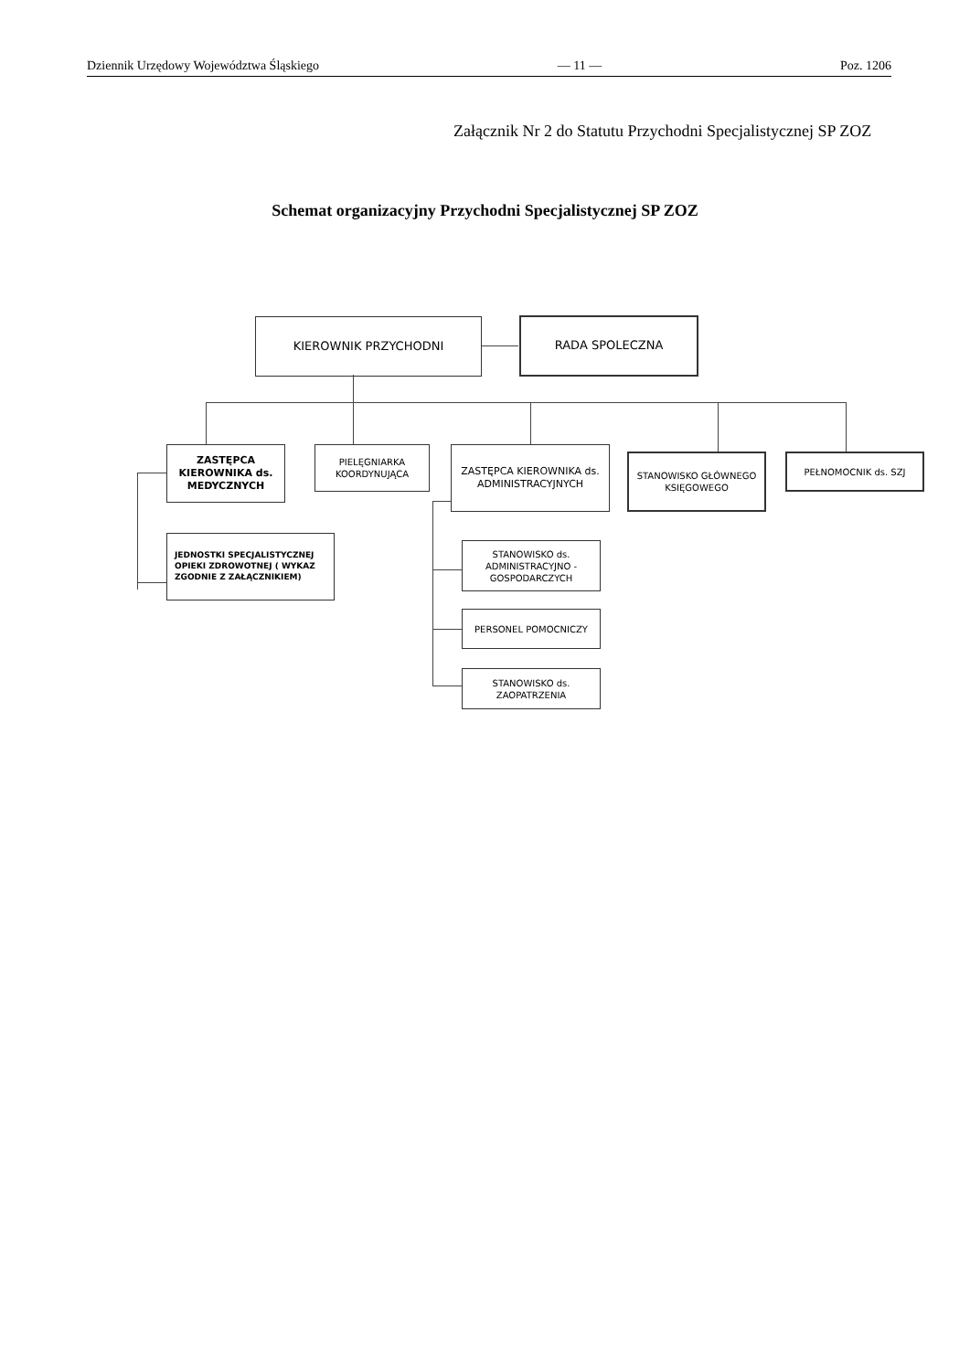Dziennik Urzędowy Województwa Śląskiego — 11 — Poz. 1206
Załącznik Nr 2 do Statutu Przychodni Specjalistycznej SP ZOZ
Schemat organizacyjny Przychodni Specjalistycznej SP ZOZ
KIEROWNIK PRZYCHODNI RADA SPOLECZNA
ZASTĘPCA KIEROWNIKA ds. MEDYCZNYCH
PIELĘGNIARKA KOORDYNUJĄCA
ZASTĘPCA KIEROWNIKA ds. ADMINISTRACYJNYCH
STANOWISKO GŁÓWNEGO KSIĘGOWEGO
PEŁNOMOCNIK ds. SZJ
JEDNOSTKI SPECJALISTYCZNEJ OPIEKI ZDROWOTNEJ ( WYKAZ ZGODNIE Z ZAŁĄCZNIKIEM)
STANOWISKO ds. ADMINISTRACYJNO - GOSPODARCZYCH
PERSONEL POMOCNICZY
STANOWISKO ds. ZAOPATRZENIA